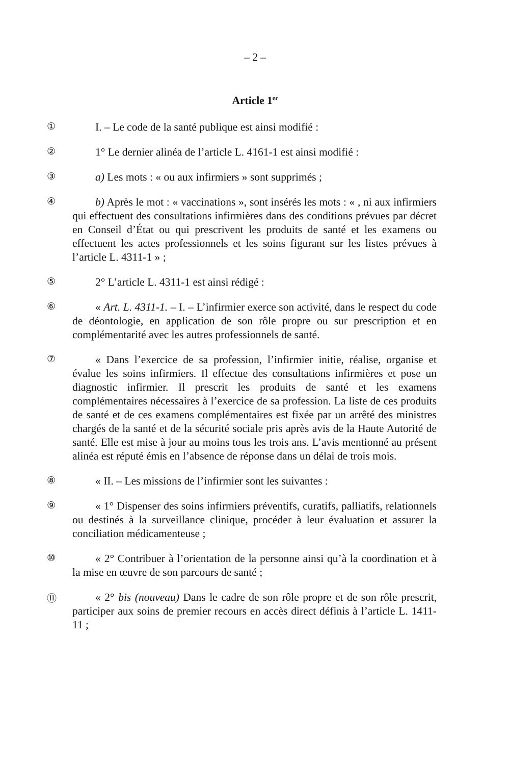– 2 –
Article 1<sup>er</sup>
①
I. – Le code de la santé publique est ainsi modifié :
②
1° Le dernier alinéa de l’article L. 4161-1 est ainsi modifié :
③
a) Les mots : « ou aux infirmiers » sont supprimés ;
④
b) Après le mot : « vaccinations », sont insérés les mots : « , ni aux infirmiers qui effectuent des consultations infirmières dans des conditions prévues par décret en Conseil d’État ou qui prescrivent les produits de santé et les examens ou effectuent les actes professionnels et les soins figurant sur les listes prévues à l’article L. 4311-1 » ;
⑤
2° L’article L. 4311-1 est ainsi rédigé :
⑥
« Art. L. 4311-1. – I. – L’infirmier exerce son activité, dans le respect du code de déontologie, en application de son rôle propre ou sur prescription et en complémentarité avec les autres professionnels de santé.
⑦
« Dans l’exercice de sa profession, l’infirmier initie, réalise, organise et évalue les soins infirmiers. Il effectue des consultations infirmières et pose un diagnostic infirmier. Il prescrit les produits de santé et les examens complémentaires nécessaires à l’exercice de sa profession. La liste de ces produits de santé et de ces examens complémentaires est fixée par un arrêté des ministres chargés de la santé et de la sécurité sociale pris après avis de la Haute Autorité de santé. Elle est mise à jour au moins tous les trois ans. L’avis mentionné au présent alinéa est réputé émis en l’absence de réponse dans un délai de trois mois.
⑧
« II. – Les missions de l’infirmier sont les suivantes :
⑨
« 1° Dispenser des soins infirmiers préventifs, curatifs, palliatifs, relationnels ou destinés à la surveillance clinique, procéder à leur évaluation et assurer la conciliation médicamenteuse ;
⑩
« 2° Contribuer à l’orientation de la personne ainsi qu’à la coordination et à la mise en œuvre de son parcours de santé ;
⑪
« 2° bis (nouveau) Dans le cadre de son rôle propre et de son rôle prescrit, participer aux soins de premier recours en accès direct définis à l’article L. 1411-11 ;